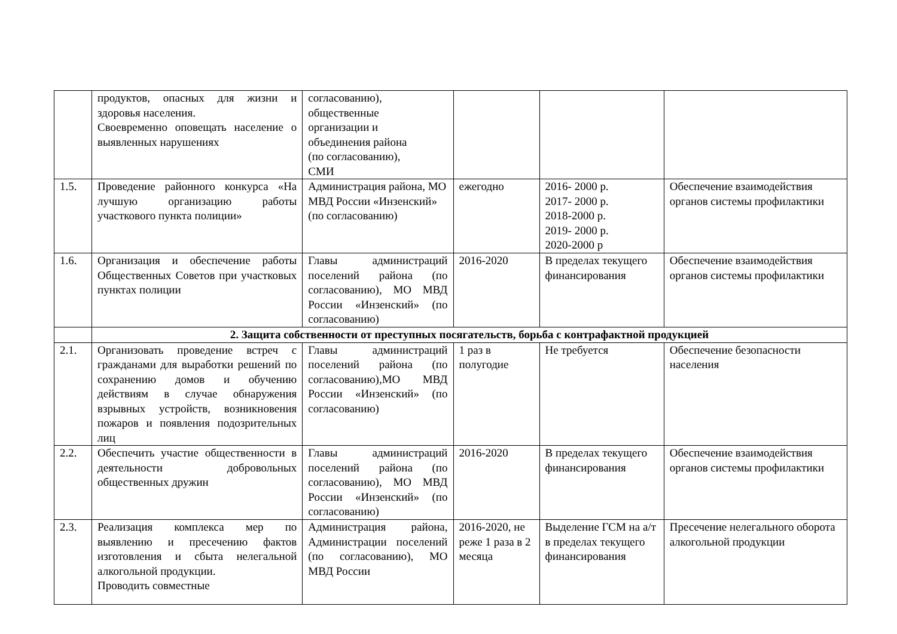| | продуктов, опасных для жизни и здоровья населения. Своевременно оповещать население о выявленных нарушениях | согласованию), общественные организации и объединения района (по согласованию), СМИ | | | |
| 1.5. | Проведение районного конкурса «На лучшую организацию работы участкового пункта полиции» | Администрация района, МО МВД России «Инзенский» (по согласованию) | ежегодно | 2016- 2000 р. 2017- 2000 р. 2018-2000 р. 2019- 2000 р. 2020-2000 р | Обеспечение взаимодействия органов системы профилактики |
| 1.6. | Организация и обеспечение работы Общественных Советов при участковых пунктах полиции | Главы администраций поселений района (по согласованию), МО МВД России «Инзенский» (по согласованию) | 2016-2020 | В пределах текущего финансирования | Обеспечение взаимодействия органов системы профилактики |
| | 2. Защита собственности от преступных посягательств, борьба с контрафактной продукцией | | | | |
| 2.1. | Организовать проведение встреч с гражданами для выработки решений по сохранению домов и обучению действиям в случае обнаружения взрывных устройств, возникновения пожаров и появления подозрительных лиц | Главы администраций поселений района (по согласованию),МО МВД России «Инзенский» (по согласованию) | 1 раз в полугодие | Не требуется | Обеспечение безопасности населения |
| 2.2. | Обеспечить участие общественности в деятельности добровольных общественных дружин | Главы администраций поселений района (по согласованию), МО МВД России «Инзенский» (по согласованию) | 2016-2020 | В пределах текущего финансирования | Обеспечение взаимодействия органов системы профилактики |
| 2.3. | Реализация комплекса мер по выявлению и пресечению фактов изготовления и сбыта нелегальной алкогольной продукции. Проводить совместные | Администрация района, Администрации поселений (по согласованию), МО МВД России | 2016-2020, не реже 1 раза в 2 месяца | Выделение ГСМ на а/т в пределах текущего финансирования | Пресечение нелегального оборота алкогольной продукции |